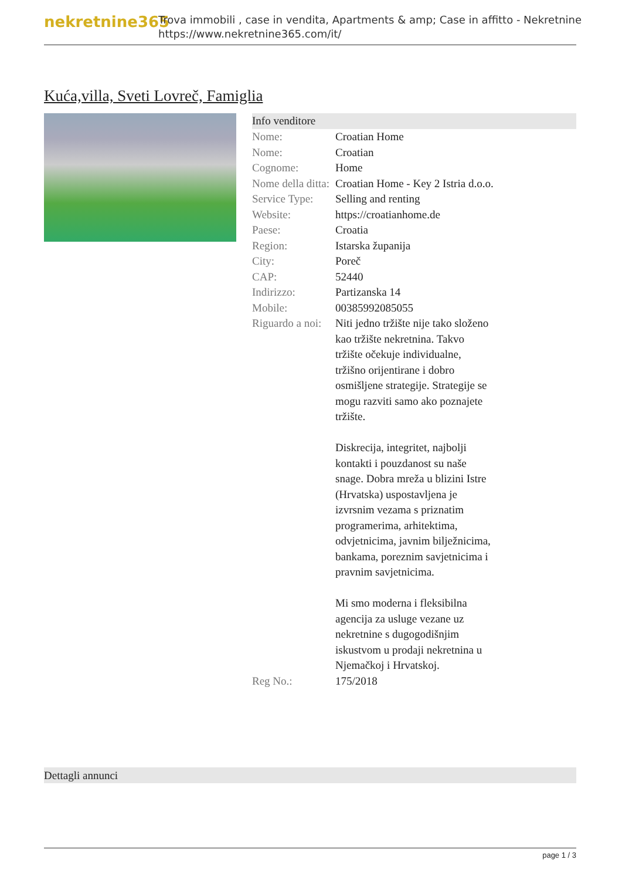nekretnine365
Trova immobili , case in vendita, Apartments & amp; Case in affitto - Nekretnine
https://www.nekretnine365.com/it/
Kuća,villa, Sveti Lovreč, Famiglia
Info venditore
| Nome: | Croatian Home |
| Nome: | Croatian |
| Cognome: | Home |
| Nome della ditta: | Croatian Home - Key 2 Istria d.o.o. |
| Service Type: | Selling and renting |
| Website: | https://croatianhome.de |
| Paese: | Croatia |
| Region: | Istarska županija |
| City: | Poreč |
| CAP: | 52440 |
| Indirizzo: | Partizanska 14 |
| Mobile: | 00385992085055 |
| Riguardo a noi: | Niti jedno tržište nije tako složeno kao tržište nekretnina. Takvo tržište očekuje individualne, tržišno orijentirane i dobro osmišljene strategije. Strategije se mogu razviti samo ako poznajete tržište. Diskrecija, integritet, najbolji kontakti i pouzdanost su naše snage. Dobra mreža u blizini Istre (Hrvatska) uspostavljena je izvrsnim vezama s priznatim programerima, arhitektima, odvjetnicima, javnim bilježnicima, bankama, poreznim savjetnicima i pravnim savjetnicima. Mi smo moderna i fleksibilna agencija za usluge vezane uz nekretnine s dugogodišnjim iskustvom u prodaji nekretnina u Njemačkoj i Hrvatskoj. |
| Reg No.: | 175/2018 |
Dettagli annunci
page 1 / 3